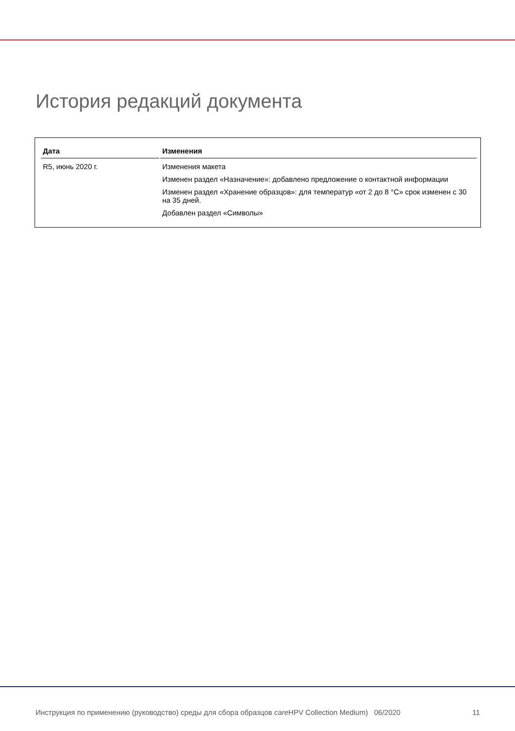История редакций документа
| Дата | Изменения |
| --- | --- |
| R5, июнь 2020 г. | Изменения макета Изменен раздел «Назначение»: добавлено предложение о контактной информации Изменен раздел «Хранение образцов»: для температур «от 2 до 8 °C» срок изменен с 30 на 35 дней. Добавлен раздел «Символы» |
Инструкция по применению (руководство) среды для сбора образцов care HPV Collection Medium) 06/2020 11